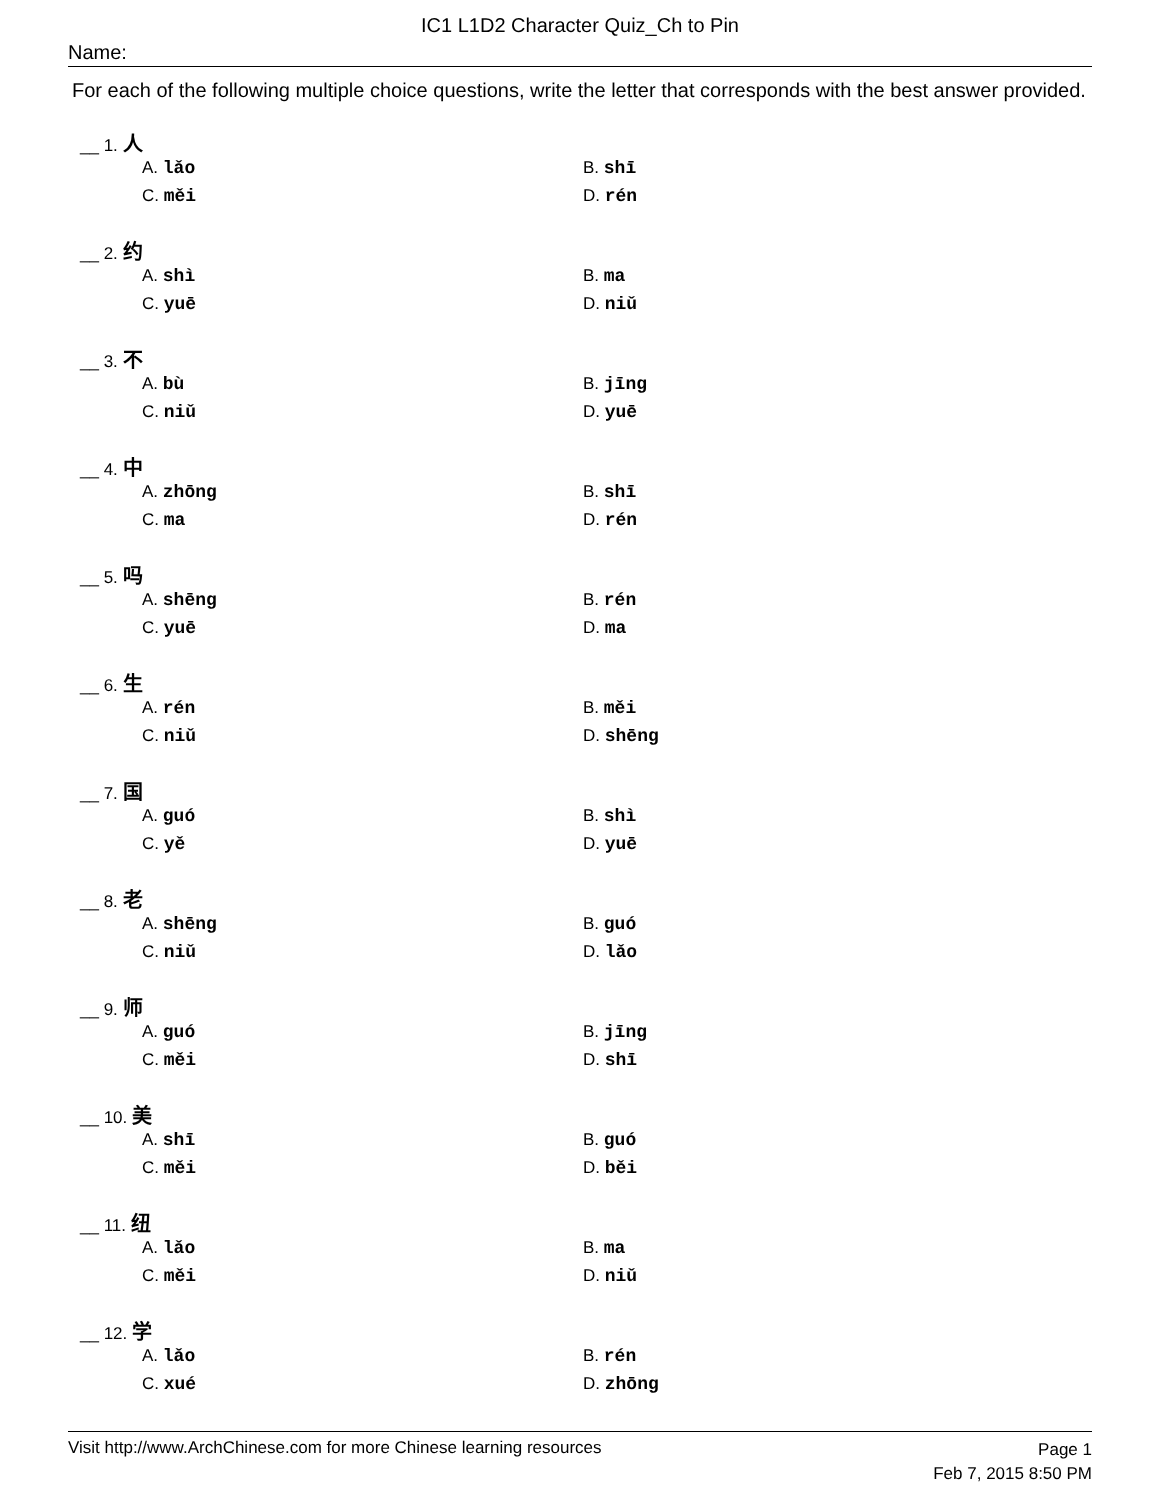IC1 L1D2 Character Quiz_Ch to Pin
Name:
For each of the following multiple choice questions, write the letter that corresponds with the best answer provided.
__ 1. 人
A. lǎo B. shī
C. měi D. rén
__ 2. 约
A. shì B. ma
C. yuē D. niǔ
__ 3. 不
A. bù B. jīng
C. niǔ D. yuē
__ 4. 中
A. zhōng B. shī
C. ma D. rén
__ 5. 吗
A. shēng B. rén
C. yuē D. ma
__ 6. 生
A. rén B. měi
C. niǔ D. shēng
__ 7. 国
A. guó B. shì
C. yě D. yuē
__ 8. 老
A. shēng B. guó
C. niǔ D. lǎo
__ 9. 师
A. guó B. jīng
C. měi D. shī
__ 10. 美
A. shī B. guó
C. měi D. běi
__ 11. 纽
A. lǎo B. ma
C. měi D. niǔ
__ 12. 学
A. lǎo B. rén
C. xué D. zhōng
Visit http://www.ArchChinese.com for more Chinese learning resources Page 1
Feb 7, 2015 8:50 PM